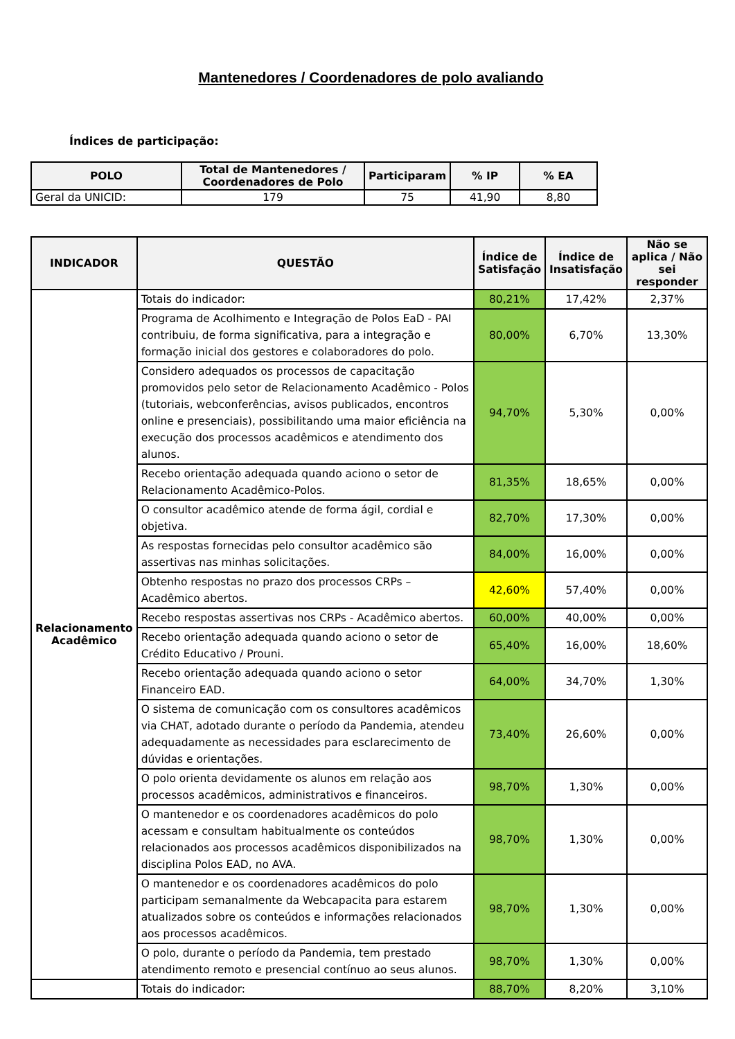Mantenedores / Coordenadores de polo avaliando
Índices de participação:
| POLO | Total de Mantenedores / Coordenadores de Polo | Participaram | % IP | % EA |
| --- | --- | --- | --- | --- |
| Geral da UNICID: | 179 | 75 | 41,90 | 8,80 |
| INDICADOR | QUESTÃO | Índice de Satisfação | Índice de Insatisfação | Não se aplica / Não sei responder |
| --- | --- | --- | --- | --- |
| Relacionamento Acadêmico | Totais do indicador: | 80,21% | 17,42% | 2,37% |
| | Programa de Acolhimento e Integração de Polos EaD - PAI contribuiu, de forma significativa, para a integração e formação inicial dos gestores e colaboradores do polo. | 80,00% | 6,70% | 13,30% |
| | Considero adequados os processos de capacitação promovidos pelo setor de Relacionamento Acadêmico - Polos (tutoriais, webconferências, avisos publicados, encontros online e presenciais), possibilitando uma maior eficiência na execução dos processos acadêmicos e atendimento dos alunos. | 94,70% | 5,30% | 0,00% |
| | Recebo orientação adequada quando aciono o setor de Relacionamento Acadêmico-Polos. | 81,35% | 18,65% | 0,00% |
| | O consultor acadêmico atende de forma ágil, cordial e objetiva. | 82,70% | 17,30% | 0,00% |
| | As respostas fornecidas pelo consultor acadêmico são assertivas nas minhas solicitações. | 84,00% | 16,00% | 0,00% |
| | Obtenho respostas no prazo dos processos CRPs – Acadêmico abertos. | 42,60% | 57,40% | 0,00% |
| | Recebo respostas assertivas nos CRPs - Acadêmico abertos. | 60,00% | 40,00% | 0,00% |
| | Recebo orientação adequada quando aciono o setor de Crédito Educativo / Prouni. | 65,40% | 16,00% | 18,60% |
| | Recebo orientação adequada quando aciono o setor Financeiro EAD. | 64,00% | 34,70% | 1,30% |
| | O sistema de comunicação com os consultores acadêmicos via CHAT, adotado durante o período da Pandemia, atendeu adequadamente as necessidades para esclarecimento de dúvidas e orientações. | 73,40% | 26,60% | 0,00% |
| | O polo orienta devidamente os alunos em relação aos processos acadêmicos, administrativos e financeiros. | 98,70% | 1,30% | 0,00% |
| | O mantenedor e os coordenadores acadêmicos do polo acessam e consultam habitualmente os conteúdos relacionados aos processos acadêmicos disponibilizados na disciplina Polos EAD, no AVA. | 98,70% | 1,30% | 0,00% |
| | O mantenedor e os coordenadores acadêmicos do polo participam semanalmente da Webcapacita para estarem atualizados sobre os conteúdos e informações relacionados aos processos acadêmicos. | 98,70% | 1,30% | 0,00% |
| | O polo, durante o período da Pandemia, tem prestado atendimento remoto e presencial contínuo ao seus alunos. | 98,70% | 1,30% | 0,00% |
| | Totais do indicador: | 88,70% | 8,20% | 3,10% |